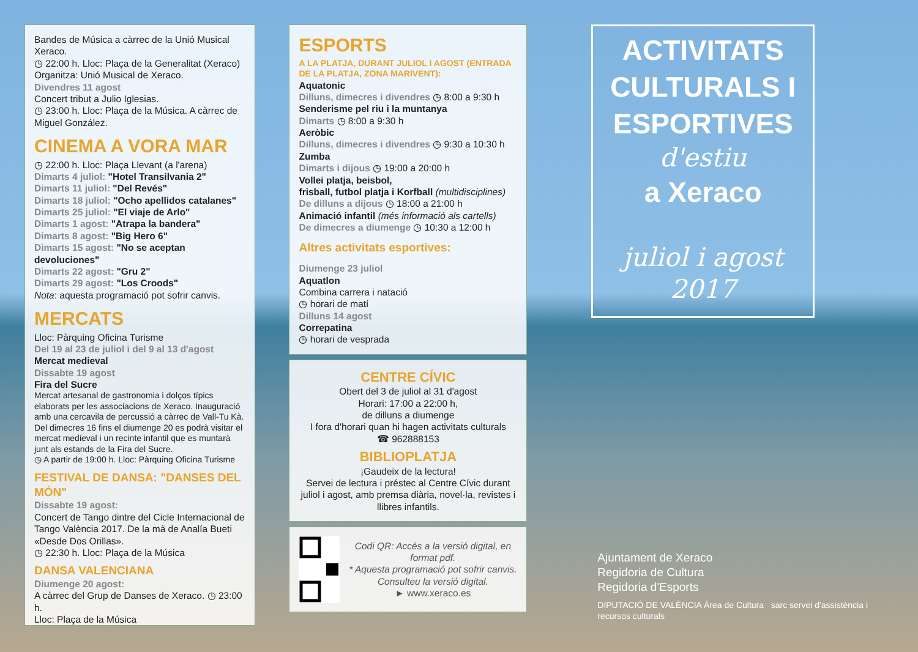Bandes de Música a càrrec de la Unió Musical Xeraco.
◷ 22:00 h. Lloc: Plaça de la Generalitat (Xeraco)
Organitza: Unió Musical de Xeraco.
Divendres 11 agost
Concert tribut a Julio Iglesias.
◷ 23:00 h. Lloc: Plaça de la Música. A càrrec de Miguel González.
CINEMA A VORA MAR
◷ 22:00 h. Lloc: Plaça Llevant (a l'arena)
Dimarts 4 juliol: "Hotel Transilvania 2"
Dimarts 11 juliol: "Del Revés"
Dimarts 18 juliol: "Ocho apellidos catalanes"
Dimarts 25 juliol: "El viaje de Arlo"
Dimarts 1 agost: "Atrapa la bandera"
Dimarts 8 agost: "Big Hero 6"
Dimarts 15 agost: "No se aceptan devoluciones"
Dimarts 22 agost: "Gru 2"
Dimarts 29 agost: "Los Croods"
Nota: aquesta programació pot sofrir canvis.
MERCATS
Lloc: Pàrquing Oficina Turisme
Del 19 al 23 de juliol i del 9 al 13 d'agost
Mercat medieval
Dissabte 19 agost
Fira del Sucre
Mercat artesanal de gastronomia i dolços típics elaborats per les associacions de Xeraco. Inauguració amb una cercavila de percussió a càrrec de Vall-Tu Kà.
Del dimecres 16 fins el diumenge 20 es podrà visitar el mercat medieval i un recinte infantil que es muntarà junt als estands de la Fira del Sucre.
◷ A partir de 19:00 h. Lloc: Pàrquing Oficina Turisme
FESTIVAL DE DANSA: "DANSES DEL MÓN"
Dissabte 19 agost:
Concert de Tango dintre del Cicle Internacional de Tango València 2017. De la mà de Analía Bueti «Desde Dos Orillas».
◷ 22:30 h. Lloc: Plaça de la Música
DANSA VALENCIANA
Diumenge 20 agost:
A càrrec del Grup de Danses de Xeraco. ◷ 23:00 h.
Lloc: Plaça de la Música
ESPORTS
A LA PLATJA, DURANT JULIOL I AGOST (ENTRADA DE LA PLATJA, ZONA MARIVENT):
Aquatonic
Dilluns, dimecres i divendres ◷ 8:00 a 9:30 h
Senderisme pel riu i la muntanya
Dimarts ◷ 8:00 a 9:30 h
Aeròbic
Dilluns, dimecres i divendres ◷ 9:30 a 10:30 h
Zumba
Dimarts i dijous ◷ 19:00 a 20:00 h
Vollei platja, beisbol,
frisball, futbol platja i Korfball (multidisciplines)
De dilluns a dijous ◷ 18:00 a 21:00 h
Animació infantil (més informació als cartells)
De dimecres a diumenge ◷ 10:30 a 12:00 h
Altres activitats esportives:
Diumenge 23 juliol
Aquatlon
Combina carrera i natació
◷ horari de matí
Dilluns 14 agost
Correpatina
◷ horari de vesprada
CENTRE CÍVIC
Obert del 3 de juliol al 31 d'agost
Horari: 17:00 a 22:00 h,
de dilluns a diumenge
I fora d'horari quan hi hagen activitats culturals
☎ 962888153
BIBLIOPLATJA
¡Gaudeix de la lectura!
Servei de lectura i préstec al Centre Cívic durant juliol i agost, amb premsa diària, novel·la, revistes i llibres infantils.
Codi QR: Accés a la versió digital, en format pdf.
* Aquesta programació pot sofrir canvis. Consulteu la versió digital.
► www.xeraco.es
ACTIVITATS
CULTURALS I
ESPORTIVES
d'estiu
a Xeraco
juliol i agost
2017
Ajuntament de Xeraco
Regidoria de Cultura
Regidoria d'Esports
DIPUTACIÓ DE VALÈNCIA Àrea de Cultura sarc servei d'assistència i recursos culturals